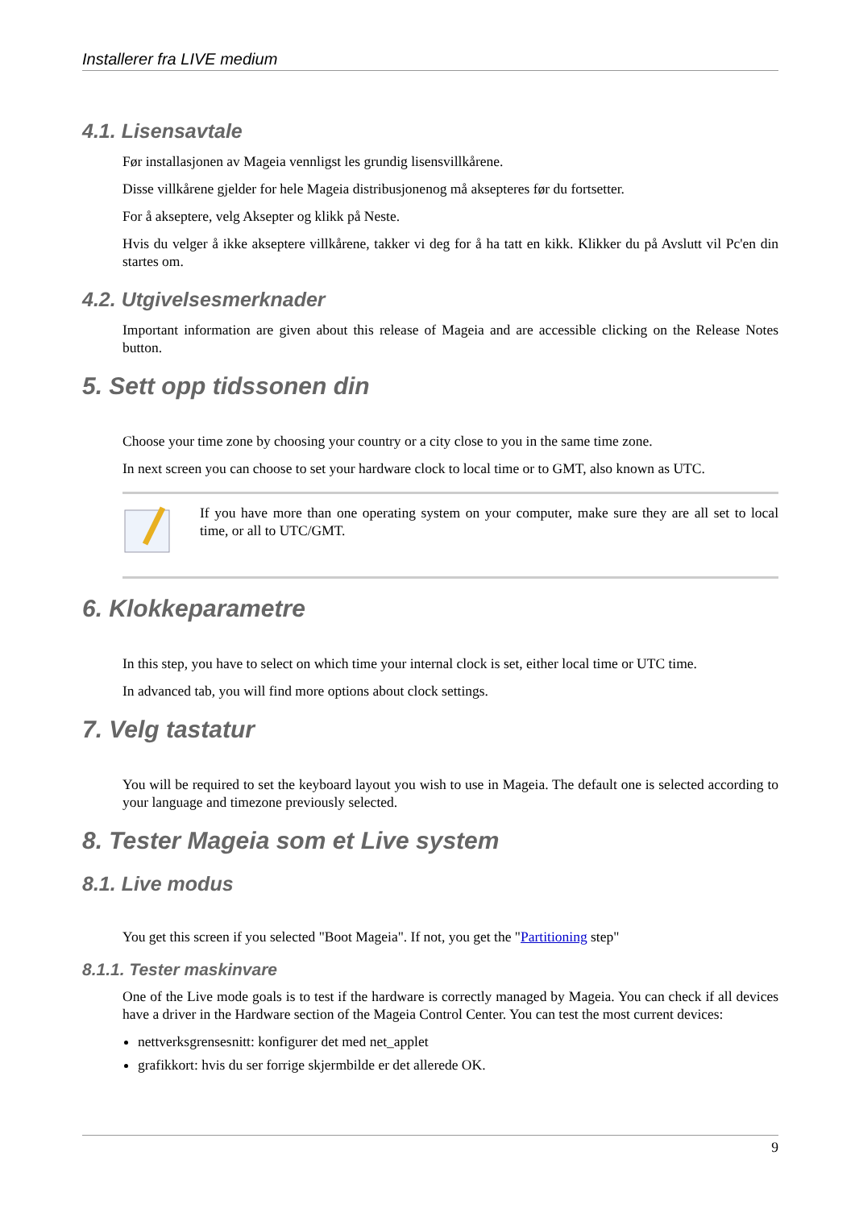Installerer fra LIVE medium
4.1. Lisensavtale
Før installasjonen av Mageia vennligst les grundig lisensvillkårene.
Disse villkårene gjelder for hele Mageia distribusjonenog må aksepteres før du fortsetter.
For å akseptere, velg Aksepter og klikk på Neste.
Hvis du velger å ikke akseptere villkårene, takker vi deg for å ha tatt en kikk. Klikker du på Avslutt vil Pc'en din startes om.
4.2. Utgivelsesmerknader
Important information are given about this release of Mageia and are accessible clicking on the Release Notes button.
5. Sett opp tidssonen din
Choose your time zone by choosing your country or a city close to you in the same time zone.
In next screen you can choose to set your hardware clock to local time or to GMT, also known as UTC.
If you have more than one operating system on your computer, make sure they are all set to local time, or all to UTC/GMT.
6. Klokkeparametre
In this step, you have to select on which time your internal clock is set, either local time or UTC time.
In advanced tab, you will find more options about clock settings.
7. Velg tastatur
You will be required to set the keyboard layout you wish to use in Mageia. The default one is selected according to your language and timezone previously selected.
8. Tester Mageia som et Live system
8.1. Live modus
You get this screen if you selected "Boot Mageia". If not, you get the "Partitioning step"
8.1.1. Tester maskinvare
One of the Live mode goals is to test if the hardware is correctly managed by Mageia. You can check if all devices have a driver in the Hardware section of the Mageia Control Center. You can test the most current devices:
nettverksgrensesnitt: konfigurer det med net_applet
grafikkort: hvis du ser forrige skjermbilde er det allerede OK.
9